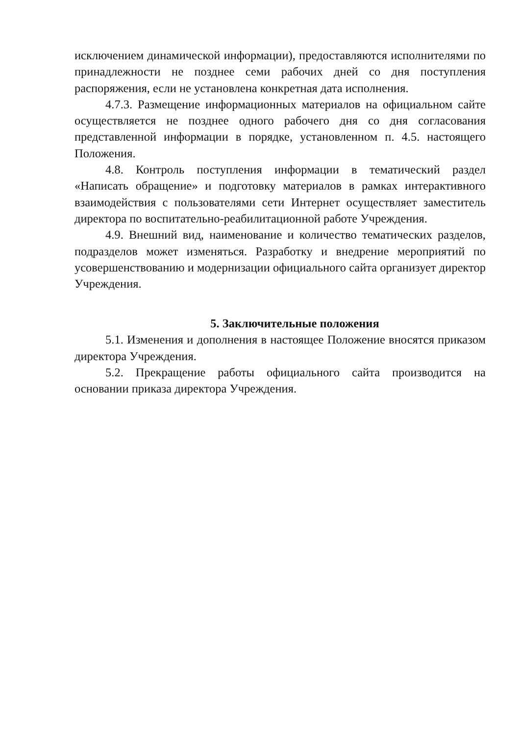исключением динамической информации), предоставляются исполнителями по принадлежности не позднее семи рабочих дней со дня поступления распоряжения, если не установлена конкретная дата исполнения.
4.7.3. Размещение информационных материалов на официальном сайте осуществляется не позднее одного рабочего дня со дня согласования представленной информации в порядке, установленном п. 4.5. настоящего Положения.
4.8. Контроль поступления информации в тематический раздел «Написать обращение» и подготовку материалов в рамках интерактивного взаимодействия с пользователями сети Интернет осуществляет заместитель директора по воспитательно-реабилитационной работе Учреждения.
4.9. Внешний вид, наименование и количество тематических разделов, подразделов может изменяться. Разработку и внедрение мероприятий по усовершенствованию и модернизации официального сайта организует директор Учреждения.
5. Заключительные положения
5.1. Изменения и дополнения в настоящее Положение вносятся приказом директора Учреждения.
5.2. Прекращение работы официального сайта производится на основании приказа директора Учреждения.